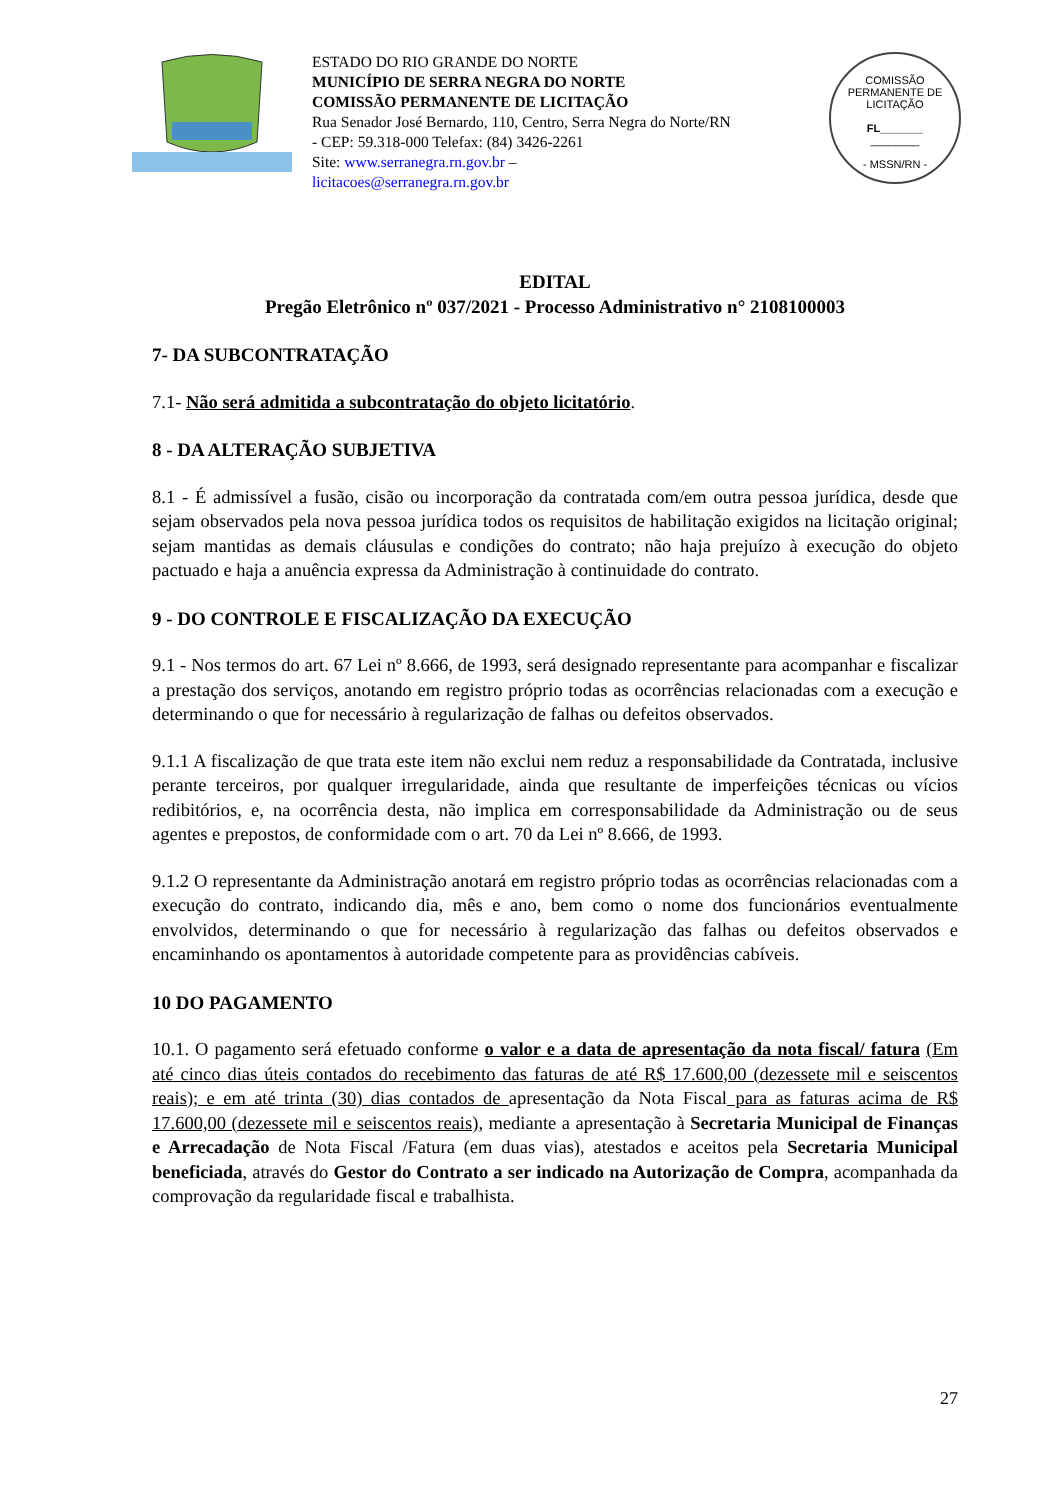ESTADO DO RIO GRANDE DO NORTE
MUNICÍPIO DE SERRA NEGRA DO NORTE
COMISSÃO PERMANENTE DE LICITAÇÃO
Rua Senador José Bernardo, 110, Centro, Serra Negra do Norte/RN - CEP: 59.318-000 Telefax: (84) 3426-2261
Site: www.serranegra.rn.gov.br –
licitacoes@serranegra.rn.gov.br
COMISSÃO PERMANENTE DE LICITAÇÃO
FL_______
________
- MSSN/RN -
EDITAL
Pregão Eletrônico nº 037/2021 - Processo Administrativo n° 2108100003
7- DA SUBCONTRATAÇÃO
7.1- Não será admitida a subcontratação do objeto licitatório.
8 - DA ALTERAÇÃO SUBJETIVA
8.1 - É admissível a fusão, cisão ou incorporação da contratada com/em outra pessoa jurídica, desde que sejam observados pela nova pessoa jurídica todos os requisitos de habilitação exigidos na licitação original; sejam mantidas as demais cláusulas e condições do contrato; não haja prejuízo à execução do objeto pactuado e haja a anuência expressa da Administração à continuidade do contrato.
9 - DO CONTROLE E FISCALIZAÇÃO DA EXECUÇÃO
9.1 - Nos termos do art. 67 Lei nº 8.666, de 1993, será designado representante para acompanhar e fiscalizar a prestação dos serviços, anotando em registro próprio todas as ocorrências relacionadas com a execução e determinando o que for necessário à regularização de falhas ou defeitos observados.
9.1.1 A fiscalização de que trata este item não exclui nem reduz a responsabilidade da Contratada, inclusive perante terceiros, por qualquer irregularidade, ainda que resultante de imperfeições técnicas ou vícios redibitórios, e, na ocorrência desta, não implica em corresponsabilidade da Administração ou de seus agentes e prepostos, de conformidade com o art. 70 da Lei nº 8.666, de 1993.
9.1.2 O representante da Administração anotará em registro próprio todas as ocorrências relacionadas com a execução do contrato, indicando dia, mês e ano, bem como o nome dos funcionários eventualmente envolvidos, determinando o que for necessário à regularização das falhas ou defeitos observados e encaminhando os apontamentos à autoridade competente para as providências cabíveis.
10 DO PAGAMENTO
10.1. O pagamento será efetuado conforme o valor e a data de apresentação da nota fiscal/ fatura (Em até cinco dias úteis contados do recebimento das faturas de até R$ 17.600,00 (dezessete mil e seiscentos reais); e em até trinta (30) dias contados de apresentação da Nota Fiscal para as faturas acima de R$ 17.600,00 (dezessete mil e seiscentos reais), mediante a apresentação à Secretaria Municipal de Finanças e Arrecadação de Nota Fiscal /Fatura (em duas vias), atestados e aceitos pela Secretaria Municipal beneficiada, através do Gestor do Contrato a ser indicado na Autorização de Compra, acompanhada da comprovação da regularidade fiscal e trabalhista.
27